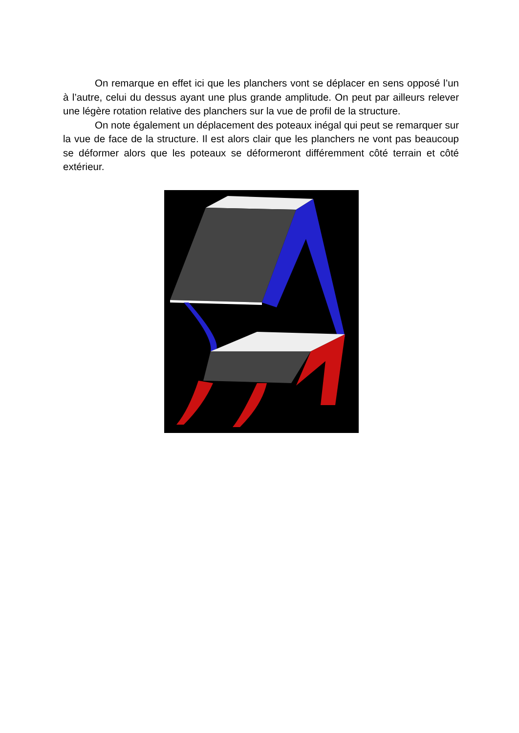On remarque en effet ici que les planchers vont se déplacer en sens opposé l’un à l’autre, celui du dessus ayant une plus grande amplitude. On peut par ailleurs relever une légère rotation relative des planchers sur la vue de profil de la structure.
On note également un déplacement des poteaux inégal qui peut se remarquer sur la vue de face de la structure. Il est alors clair que les planchers ne vont pas beaucoup se déformer alors que les poteaux se déformeront différemment côté terrain et côté extérieur.